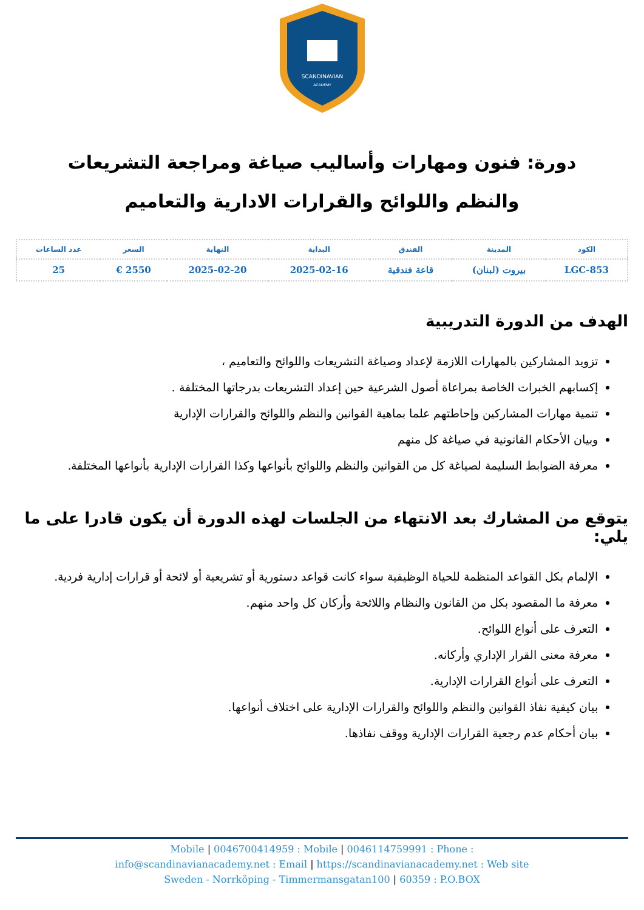SCANDINAVIAN
ACADEMY
دورة: فنون ومهارات وأساليب صياغة ومراجعة التشريعات والنظم واللوائح والقرارات الادارية والتعاميم
| الكود | المدينة | الفندق | البداية | النهاية | السعر | عدد الساعات |
| --- | --- | --- | --- | --- | --- | --- |
| LGC-853 | بيروت (لبنان) | قاعة فندقية | 2025-02-16 | 2025-02-20 | 2550 € | 25 |
الهدف من الدورة التدريبية
تزويد المشاركين بالمهارات اللازمة لإعداد وصياغة التشريعات واللوائح والتعاميم ،
إكسابهم الخبرات الخاصة بمراعاة أصول الشرعية حين إعداد التشريعات بدرجاتها المختلفة .
تنمية مهارات المشاركين وإحاطتهم علما بماهية القوانين والنظم واللوائح والقرارات الإدارية
وبيان الأحكام القانونية في صياغة كل منهم
معرفة الضوابط السليمة لصياغة كل من القوانين والنظم واللوائح بأنواعها وكذا القرارات الإدارية بأنواعها المختلفة.
يتوقع من المشارك بعد الانتهاء من الجلسات لهذه الدورة أن يكون قادرا على ما يلي:
الإلمام بكل القواعد المنظمة للحياة الوظيفية سواء كانت قواعد دستورية أو تشريعية أو لائحة أو قرارات إدارية فردية.
معرفة ما المقصود بكل من القانون والنظام واللائحة وأركان كل واحد منهم.
التعرف على أنواع اللوائح.
معرفة معنى القرار الإداري وأركانه.
التعرف على أنواع القرارات الإدارية.
بيان كيفية نفاذ القوانين والنظم واللوائح والقرارات الإدارية على اختلاف أنواعها.
بيان أحكام عدم رجعية القرارات الإدارية ووقف نفاذها.
Mobile | 0046700414959 : Mobile | 0046114759991 : Phone :
info@scandinavianacademy.net : Email | https://scandinavianacademy.net : Web site
Sweden - Norrköping - Timmermansgatan100 | 60359 : P.O.BOX